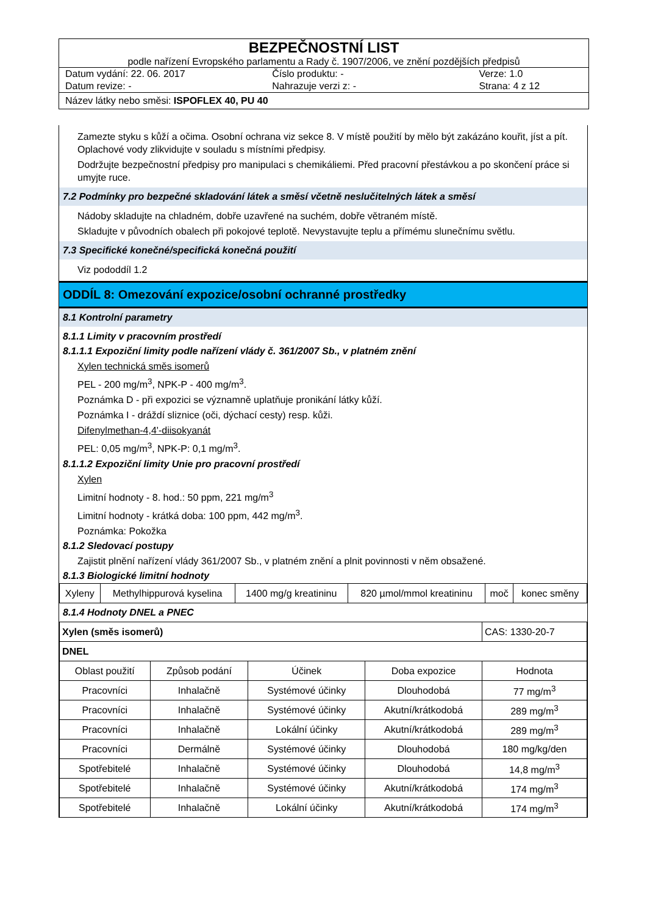BEZPEČNOSTNÍ LIST
podle nařízení Evropského parlamentu a Rady č. 1907/2006, ve znění pozdějších předpisů
Datum vydání: 22. 06. 2017 Číslo produktu: - Verze: 1.0
Datum revize: - Nahrazuje verzi z: - Strana: 4 z 12
Název látky nebo směsi: ISPOFLEX 40, PU 40
Zamezte styku s kůží a očima. Osobní ochrana viz sekce 8. V místě použití by mělo být zakázáno kouřit, jíst a pít. Oplachové vody zlikvidujte v souladu s místními předpisy.
Dodržujte bezpečnostní předpisy pro manipulaci s chemikáliemi. Před pracovní přestávkou a po skončení práce si umyjte ruce.
7.2 Podmínky pro bezpečné skladování látek a směsí včetně neslučitelných látek a směsí
Nádoby skladujte na chladném, dobře uzavřené na suchém, dobře větraném místě.
Skladujte v původních obalech při pokojové teplotě. Nevystavujte teplu a přímému slunečnímu světlu.
7.3 Specifické konečné/specifická konečná použití
Viz pododdíl 1.2
ODDÍL 8: Omezování expozice/osobní ochranné prostředky
8.1 Kontrolní parametry
8.1.1 Limity v pracovním prostředí
8.1.1.1 Expoziční limity podle nařízení vlády č. 361/2007 Sb., v platném znění
Xylen technická směs isomerů
PEL - 200 mg/m<sup>3</sup>, NPK-P - 400 mg/m<sup>3</sup>.
Poznámka D - při expozici se významně uplatňuje pronikání látky kůží.
Poznámka I - dráždí sliznice (oči, dýchací cesty) resp. kůži.
Difenylmethan-4,4'-diisokyanát
PEL: 0,05 mg/m<sup>3</sup>, NPK-P: 0,1 mg/m<sup>3</sup>.
8.1.1.2 Expoziční limity Unie pro pracovní prostředí
Xylen
Limitní hodnoty - 8. hod.: 50 ppm, 221 mg/m<sup>3</sup>
Limitní hodnoty - krátká doba: 100 ppm, 442 mg/m<sup>3</sup>.
Poznámka: Pokožka
8.1.2 Sledovací postupy
Zajistit plnění nařízení vlády 361/2007 Sb., v platném znění a plnit povinnosti v něm obsažené.
8.1.3 Biologické limitní hodnoty
| Xyleny | Methylhippurová kyselina | 1400 mg/g kreatininu | 820 µmol/mmol kreatininu | moč | konec směny |
8.1.4 Hodnoty DNEL a PNEC
| Xylen (směs isomerů) | | | | CAS: 1330-20-7 |
| DNEL | | | | |
| Oblast použití | Způsob podání | Účinek | Doba expozice | Hodnota |
| Pracovníci | Inhalačně | Systémové účinky | Dlouhodobá | 77 mg/m<sup>3</sup> |
| Pracovníci | Inhalačně | Systémové účinky | Akutní/krátkodobá | 289 mg/m<sup>3</sup> |
| Pracovníci | Inhalačně | Lokální účinky | Akutní/krátkodobá | 289 mg/m<sup>3</sup> |
| Pracovníci | Dermálně | Systémové účinky | Dlouhodobá | 180 mg/kg/den |
| Spotřebitelé | Inhalačně | Systémové účinky | Dlouhodobá | 14,8 mg/m<sup>3</sup> |
| Spotřebitelé | Inhalačně | Systémové účinky | Akutní/krátkodobá | 174 mg/m<sup>3</sup> |
| Spotřebitelé | Inhalačně | Lokální účinky | Akutní/krátkodobá | 174 mg/m<sup>3</sup> |